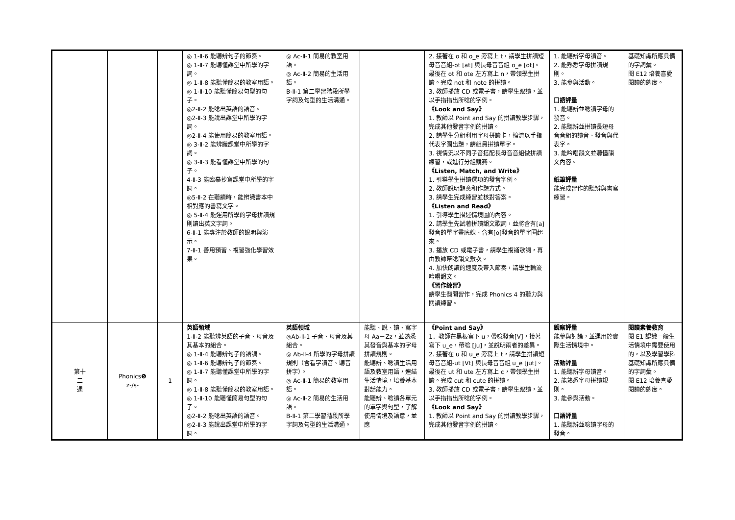| | | | ◎ 1-Ⅱ-6 能聽辨句子的節奏。 ◎ 1-Ⅱ-7 能聽懂課堂中所學的字詞。 ◎ 1-Ⅱ-8 能聽懂簡易的教室用語。 ◎ 1-Ⅱ-10 能聽懂簡易句型的句子。 ◎2-Ⅱ-2 能唸出英語的語音。 ◎2-Ⅱ-3 能說出課堂中所學的字詞。 ◎2-Ⅱ-4 能使用簡易的教室用語。 ◎ 3-Ⅱ-2 能辨識課堂中所學的字詞。 ◎ 3-Ⅱ-3 能看懂課堂中所學的句子。 4-Ⅱ-3 能臨摹抄寫課堂中所學的字詞。 ◎5-Ⅱ-2 在聽讀時，能辨識書本中相對應的書寫文字。 ◎ 5-Ⅱ-4 能運用所學的字母拼讀規則讀出英文字詞。 6-Ⅱ-1 能專注於教師的說明與演示。 7-Ⅱ-1 善用預習、複習強化學習效果。 | ◎ Ac-Ⅱ-1 簡易的教室用語。 ◎ Ac-Ⅱ-2 簡易的生活用語。 B-Ⅱ-1 第二學習階段所學字詞及句型的生活溝通。 | | 2. 接著在 o 和 o_e 旁寫上 t，請學生拼讀短母音音組-ot [at] 與長母音音組 o_e [ot]。最後在 ot 和 ote 左方寫上 n，帶領學生拼讀。完成 not 和 note 的拼讀。 3. 教師播放 CD 或電子書，請學生跟讀，並以手指指出所唸的字例。 《Look and Say》 1. 教師以 Point and Say 的拼讀教學步驟，完成其他發音字例的拼讀。 2. 請學生分組利用字母拼讀卡，輪流以手指代表字圖出題，請組員拼讀單字。 3. 視情況以不同子音搭配長母音音組做拼讀練習，或進行分組競賽。 《Listen, Match, and Write》 1. 引導學生拼讀選項的發音字例。 2. 教師說明題意和作題方式。 3. 請學生完成練習並核對答案。 《Listen and Read》 1. 引導學生描述情境圖的內容。 2. 請學生先試著拼讀韻文歌詞，並將含有[a]發音的單字畫底線、含有[o]發音的單字圈起來。 3. 播放 CD 或電子書，請學生複誦歌詞，再由教師帶唸韻文數次。 4. 加快朗讀的速度及帶入節奏，請學生輪流吟唱韻文。 《習作練習》 請學生翻開習作，完成 Phonics 4 的聽力與閱讀練習。 | 1. 能聽辨字母讀音。 2. 能熟悉字母拼讀規則。 3. 能參與活動。 口語評量 1. 能聽辨並唸讀字母的發音。 2. 能聽辨並拼讀長短母音音組的讀音、發音與代表字。 3. 能吟唱韻文並聽懂韻文內容。 紙筆評量 能完成習作的聽辨與書寫練習。 | 基礎知識所應具備的字詞彙。 閱 E12 培養喜愛閱讀的態度。 |
| 第十 二 週 | Phonics❺ z-/s- | 1 | 英語領域 1-Ⅱ-2 能聽辨英語的子音、母音及其基本的組合。 ◎ 1-Ⅱ-4 能聽辨句子的語調。 ◎ 1-Ⅱ-6 能聽辨句子的節奏。 ◎ 1-Ⅱ-7 能聽懂課堂中所學的字詞。 ◎ 1-Ⅱ-8 能聽懂簡易的教室用語。 ◎ 1-Ⅱ-10 能聽懂簡易句型的句子。 ◎2-Ⅱ-2 能唸出英語的語音。 ◎2-Ⅱ-3 能說出課堂中所學的字詞。 | 英語領域 ◎Ab-Ⅱ-1 子音、母音及其組合。 ◎ Ab-Ⅱ-4 所學的字母拼讀規則（含看字讀音、聽音拼字）。 ◎ Ac-Ⅱ-1 簡易的教室用語。 ◎ Ac-Ⅱ-2 簡易的生活用語。 B-Ⅱ-1 第二學習階段所學字詞及句型的生活溝通。 | 能聽、說、讀、寫字母 Aa－Zz，並熟悉其發音與基本的字母拼讀規則。 能聽辨、唸讀生活用語及教室用語，連結生活情境，培養基本對話能力。 能聽辨、唸讀各單元的單字與句型，了解使用情境及語意，並應 | 《Point and Say》 1．教師在黑板寫下 u，帶唸發音[V]，接著寫下 u_e，帶唸 [ju]，並說明兩者的差異。 2. 接著在 u 和 u_e 旁寫上 t，請學生拼讀短母音音組-ut [Vt] 與長母音音組 u_e [jut]。最後在 ut 和 ute 左方寫上 c，帶領學生拼讀。完成 cut 和 cute 的拼讀。 3. 教師播放 CD 或電子書，請學生跟讀，並以手指指出所唸的字例。 《Look and Say》 1. 教師以 Point and Say 的拼讀教學步驟，完成其他發音字例的拼讀。 | 觀察評量 能參與討論，並運用於實際生活情境中。 活動評量 1. 能聽辨字母讀音。 2. 能熟悉字母拼讀規則。 3. 能參與活動。 口語評量 1. 能聽辨並唸讀字母的發音。 | 閱讀素養教育 閱 E1 認識一般生活情境中需要使用的，以及學習學科基礎知識所應具備的字詞彙。 閱 E12 培養喜愛閱讀的態度。 |